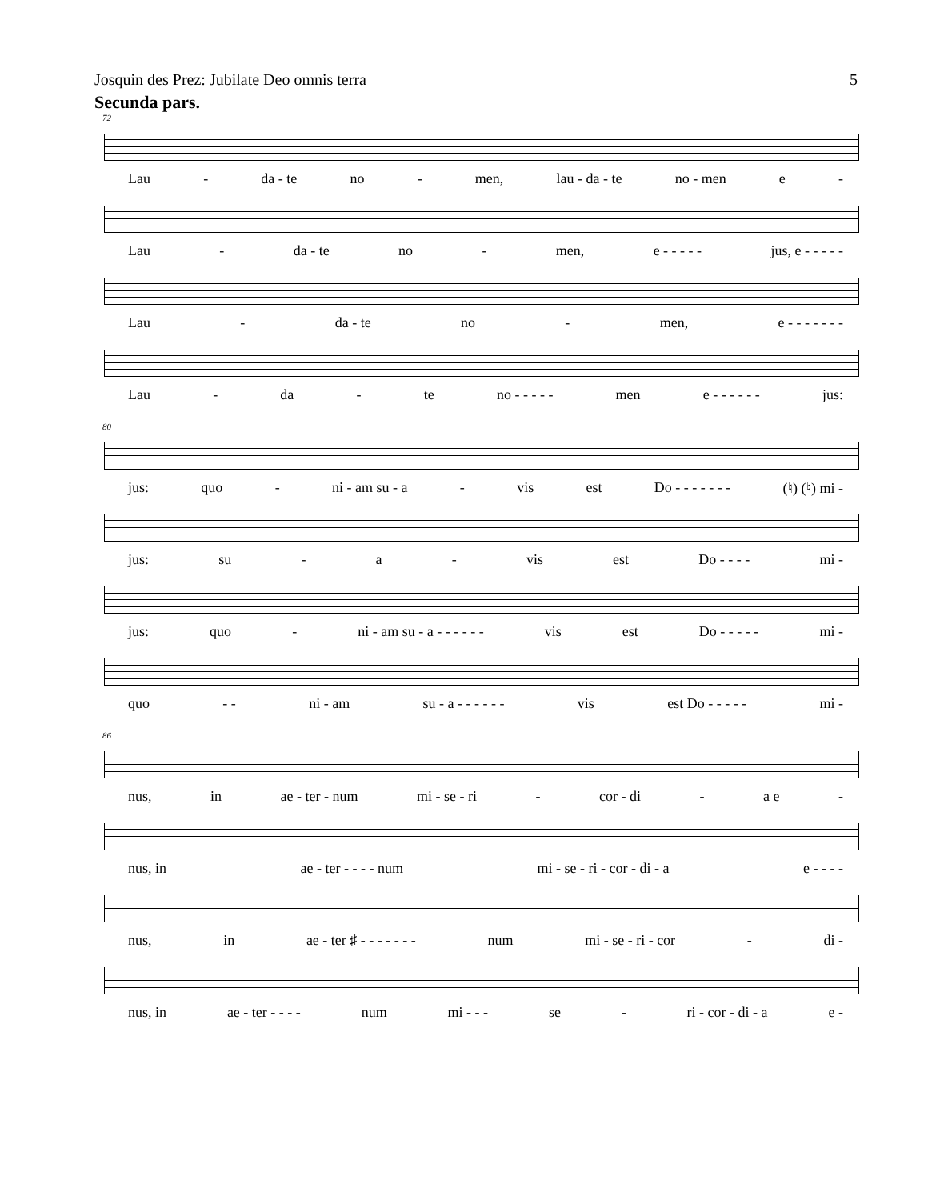Josquin des Prez: Jubilate Deo omnis terra 5
Secunda pars.
72
Lau - da - te no - men, lau - da - te no - men e -
Lau - da - te no - men, e - - - - - jus, e - - - - -
Lau - da - te no - men, e - - - - - - -
Lau - da - te no - - - - - men e - - - - - - jus:
80
jus: quo - ni - am su - a - vis est Do - - - - - - - (♮) (♮) mi -
jus: su - a - vis est Do - - - - mi -
jus: quo - ni - am su - a - - - - - - vis est Do - - - - - mi -
quo - - ni - am su - a - - - - - - vis est Do - - - - - mi -
86
nus, in ae - ter - num mi - se - ri - cor - di - a e -
nus, in ae - ter - - - - num mi - se - ri - cor - di - a e - - - -
nus, in ae - ter ♯ - - - - - - - num mi - se - ri - cor - di -
nus, in ae - ter - - - - num mi - - - se - ri - cor - di - a e -